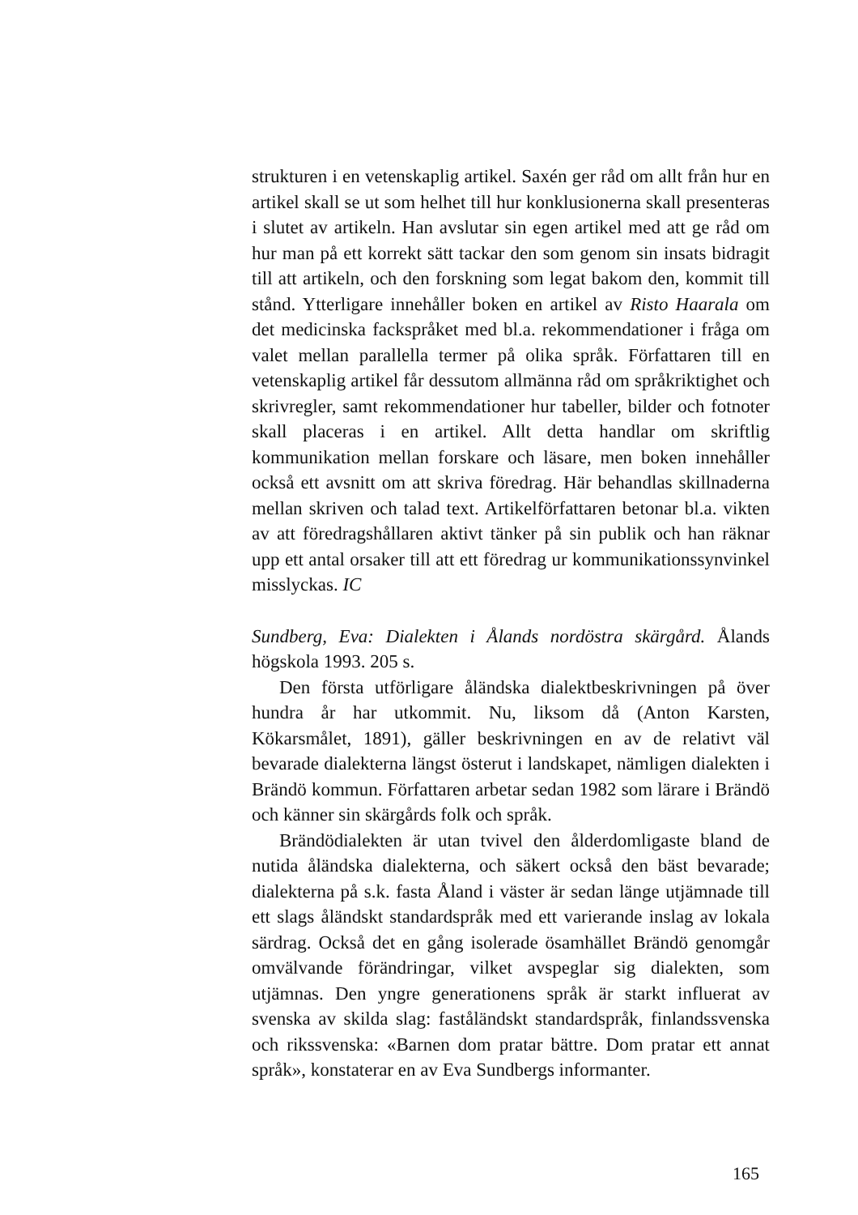strukturen i en vetenskaplig artikel. Saxén ger råd om allt från hur en artikel skall se ut som helhet till hur konklusionerna skall presenteras i slutet av artikeln. Han avslutar sin egen artikel med att ge råd om hur man på ett korrekt sätt tackar den som genom sin insats bidragit till att artikeln, och den forskning som legat bakom den, kommit till stånd. Ytterligare innehåller boken en artikel av Risto Haarala om det medicinska fackspråket med bl.a. rekommendationer i fråga om valet mellan parallella termer på olika språk. Författaren till en vetenskaplig artikel får dessutom allmänna råd om språkriktighet och skrivregler, samt rekommendationer hur tabeller, bilder och fotnoter skall placeras i en artikel. Allt detta handlar om skriftlig kommunikation mellan forskare och läsare, men boken innehåller också ett avsnitt om att skriva föredrag. Här behandlas skillnaderna mellan skriven och talad text. Artikelförfattaren betonar bl.a. vikten av att föredragshållaren aktivt tänker på sin publik och han räknar upp ett antal orsaker till att ett föredrag ur kommunikationssynvinkel misslyckas. IC
Sundberg, Eva: Dialekten i Ålands nordöstra skärgård. Ålands högskola 1993. 205 s.
Den första utförligare åländska dialektbeskrivningen på över hundra år har utkommit. Nu, liksom då (Anton Karsten, Kökarsmålet, 1891), gäller beskrivningen en av de relativt väl bevarade dialekterna längst österut i landskapet, nämligen dialekten i Brändö kommun. Författaren arbetar sedan 1982 som lärare i Brändö och känner sin skärgårds folk och språk.
Brändödialekten är utan tvivel den ålderdomligaste bland de nutida åländska dialekterna, och säkert också den bäst bevarade; dialekterna på s.k. fasta Åland i väster är sedan länge utjämnade till ett slags åländskt standardspråk med ett varierande inslag av lokala särdrag. Också det en gång isolerade ösamhället Brändö genomgår omvälvande förändringar, vilket avspeglar sig dialekten, som utjämnas. Den yngre generationens språk är starkt influerat av svenska av skilda slag: faståländskt standardspråk, finlandssvenska och rikssvenska: «Barnen dom pratar bättre. Dom pratar ett annat språk», konstaterar en av Eva Sundbergs informanter.
165